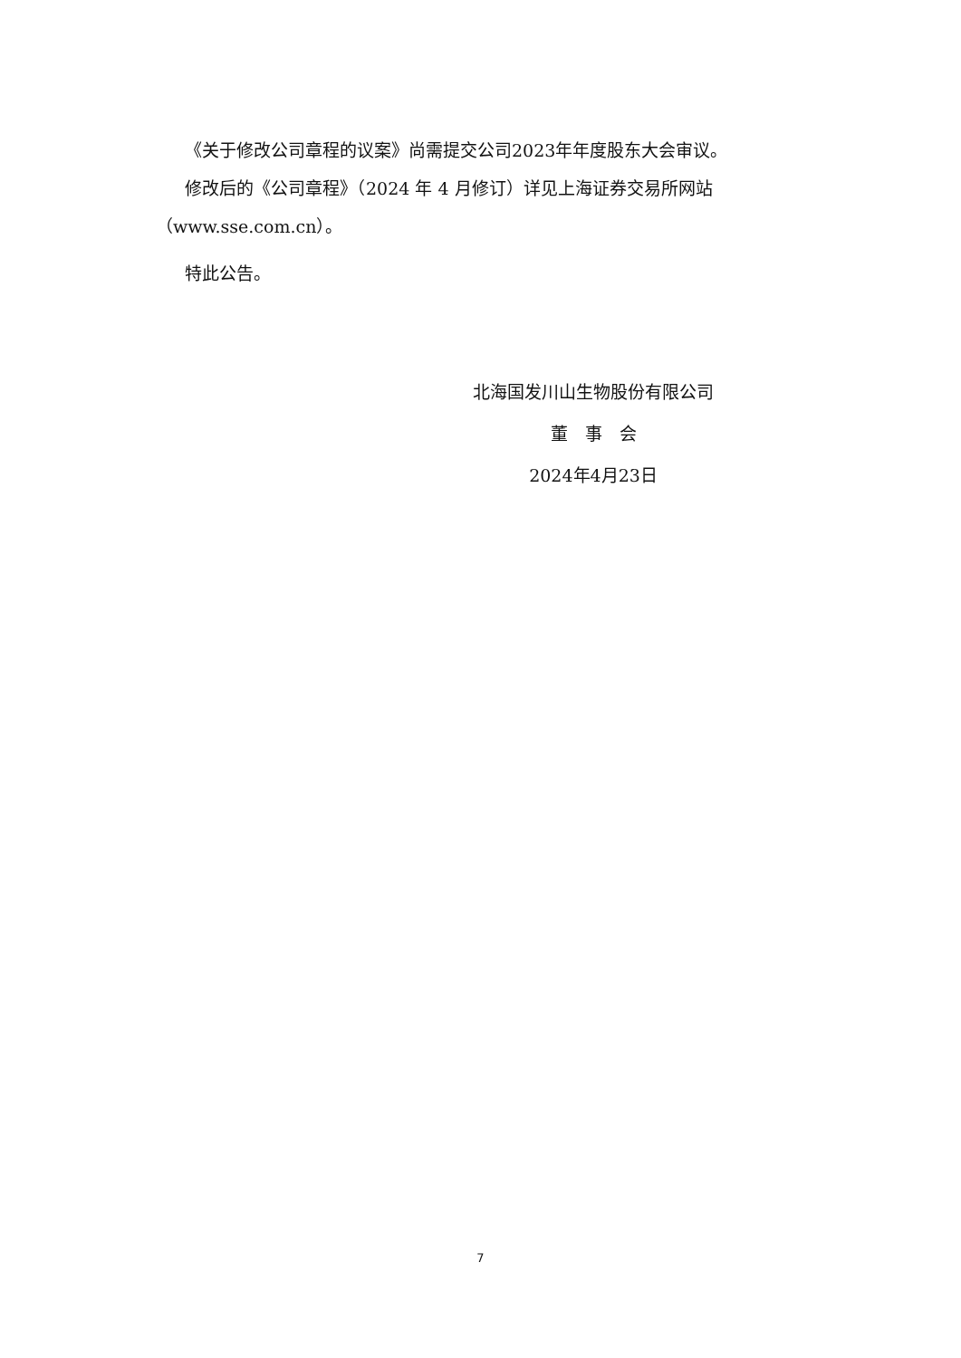《关于修改公司章程的议案》尚需提交公司2023年年度股东大会审议。
修改后的《公司章程》（2024 年 4 月修订）详见上海证券交易所网站（www.sse.com.cn）。
特此公告。
北海国发川山生物股份有限公司
董　事　会
2024年4月23日
7